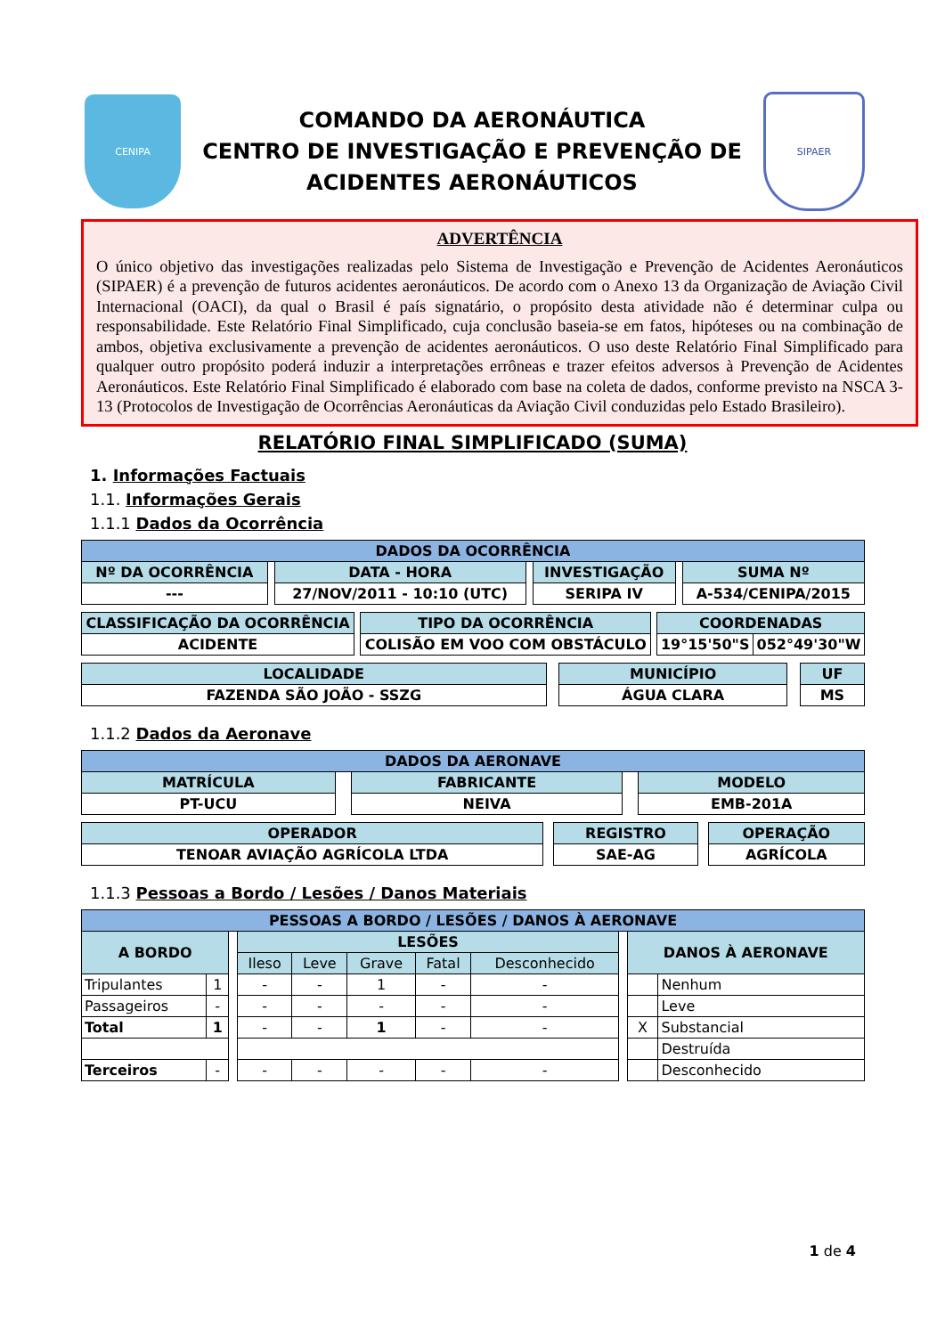CENIPA
COMANDO DA AERONÁUTICA
CENTRO DE INVESTIGAÇÃO E PREVENÇÃO DE
ACIDENTES AERONÁUTICOS
SIPAER
ADVERTÊNCIA
O único objetivo das investigações realizadas pelo Sistema de Investigação e Prevenção de Acidentes Aeronáuticos (SIPAER) é a prevenção de futuros acidentes aeronáuticos. De acordo com o Anexo 13 da Organização de Aviação Civil Internacional (OACI), da qual o Brasil é país signatário, o propósito desta atividade não é determinar culpa ou responsabilidade. Este Relatório Final Simplificado, cuja conclusão baseia-se em fatos, hipóteses ou na combinação de ambos, objetiva exclusivamente a prevenção de acidentes aeronáuticos. O uso deste Relatório Final Simplificado para qualquer outro propósito poderá induzir a interpretações errôneas e trazer efeitos adversos à Prevenção de Acidentes Aeronáuticos. Este Relatório Final Simplificado é elaborado com base na coleta de dados, conforme previsto na NSCA 3-13 (Protocolos de Investigação de Ocorrências Aeronáuticas da Aviação Civil conduzidas pelo Estado Brasileiro).
RELATÓRIO FINAL SIMPLIFICADO (SUMA)
1. Informações Factuais
1.1. Informações Gerais
1.1.1 Dados da Ocorrência
| DADOS DA OCORRÊNCIA | | | | | | |
| Nº DA OCORRÊNCIA | | DATA - HORA | | INVESTIGAÇÃO | | SUMA Nº |
| --- | | 27/NOV/2011 - 10:10 (UTC) | | SERIPA IV | | A-534/CENIPA/2015 |
| CLASSIFICAÇÃO DA OCORRÊNCIA | | TIPO DA OCORRÊNCIA | | COORDENADAS | |
| ACIDENTE | | COLISÃO EM VOO COM OBSTÁCULO | | 19°15'50"S | 052°49'30"W |
| LOCALIDADE | | MUNICÍPIO | | UF |
| FAZENDA SÃO JOÃO - SSZG | | ÁGUA CLARA | | MS |
1.1.2 Dados da Aeronave
| DADOS DA AERONAVE | | | | |
| MATRÍCULA | | FABRICANTE | | MODELO |
| PT-UCU | | NEIVA | | EMB-201A |
| OPERADOR | | REGISTRO | | OPERAÇÃO |
| TENOAR AVIAÇÃO AGRÍCOLA LTDA | | SAE-AG | | AGRÍCOLA |
1.1.3 Pessoas a Bordo / Lesões / Danos Materiais
| PESSOAS A BORDO / LESÕES / DANOS À AERONAVE | | | | | | | | | | |
| A BORDO | | | LESÕES | | | | | | DANOS À AERONAVE | |
| | | | Ileso | Leve | Grave | Fatal | Desconhecido | | | |
| Tripulantes | 1 | | - | - | 1 | - | - | | | Nenhum |
| Passageiros | - | | - | - | - | - | - | | | Leve |
| Total | 1 | | - | - | 1 | - | - | | X | Substancial |
| | | | | | | | | | | Destruída |
| Terceiros | - | | - | - | - | - | - | | | Desconhecido |
1 de 4